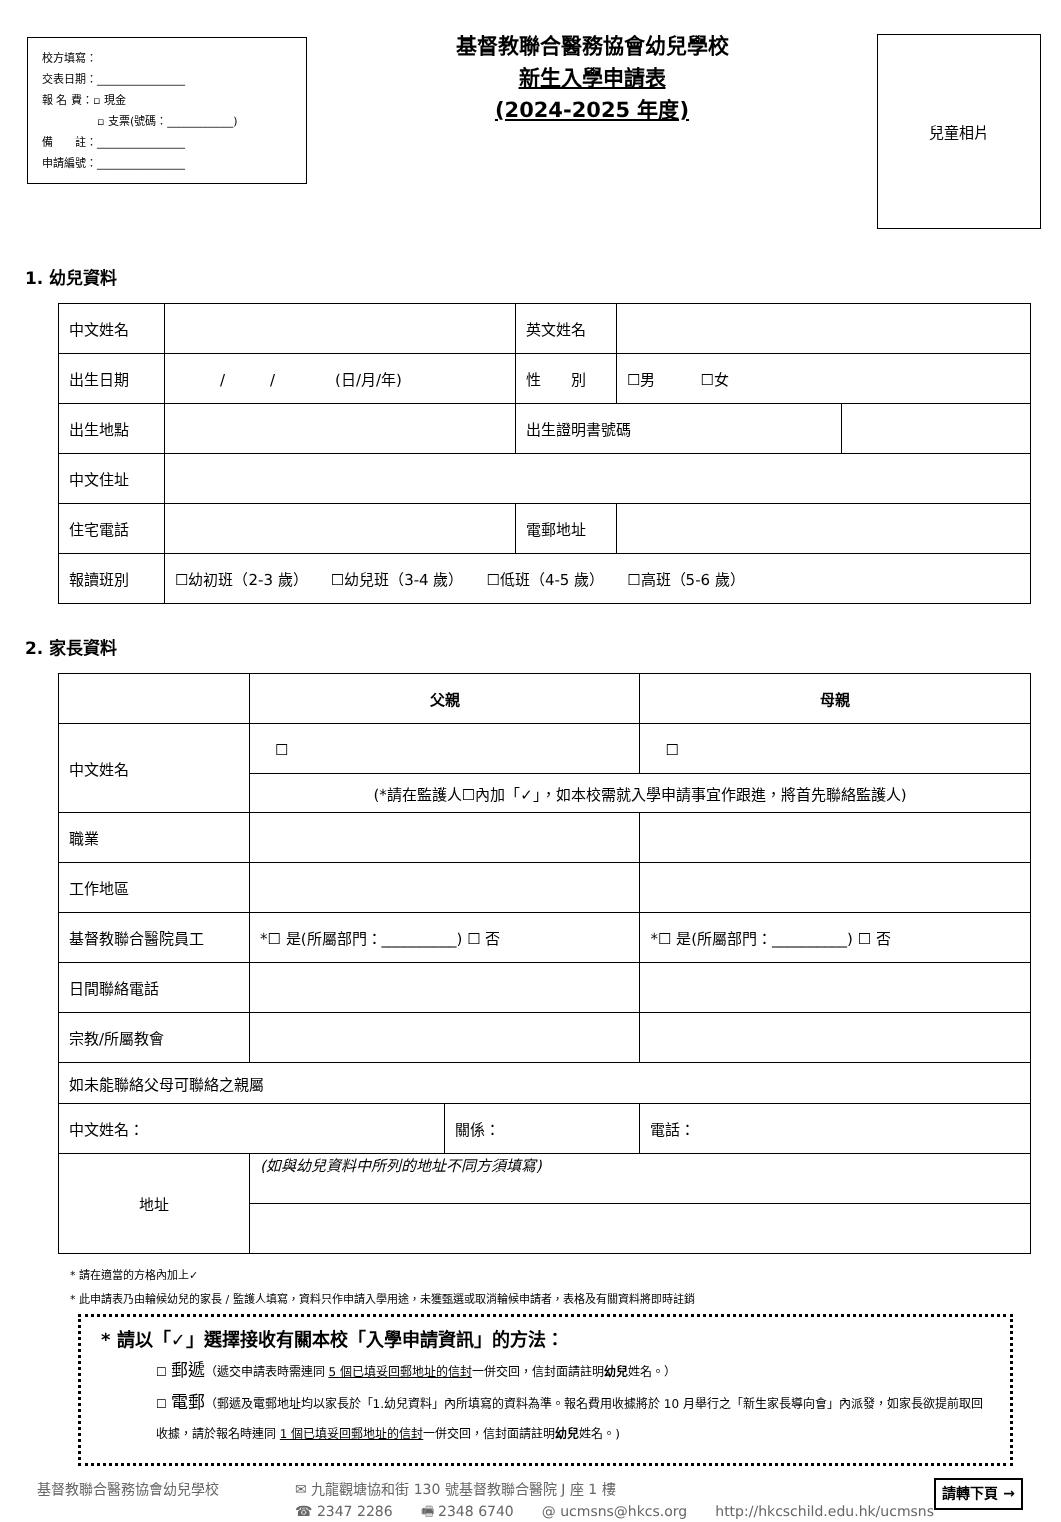校方填寫：
交表日期：________________
報 名 費：▫ 現金
　　　　　▫ 支票(號碼：____________)
備　　註：________________
申請編號：________________
基督教聯合醫務協會幼兒學校
新生入學申請表
(2024-2025 年度)
兒童相片
1. 幼兒資料
| 中文姓名 | | 英文姓名 | | |
| 出生日期 | / / (日/月/年) | 性 別 | ☐男 ☐女 | |
| 出生地點 | | 出生證明書號碼 | | |
| 中文住址 | | | | |
| 住宅電話 | | 電郵地址 | | |
| 報讀班別 | ☐幼初班（2-3 歲） ☐幼兒班（3-4 歲） ☐低班（4-5 歲） ☐高班（5-6 歲） | | | |
2. 家長資料
| | 父親 | | 母親 | |
| --- | --- | --- | --- | --- |
| 中文姓名 | ☐ | | ☐ | |
| | (*請在監護人☐內加「✓」，如本校需就入學申請事宜作跟進，將首先聯絡監護人) | | | |
| 職業 | | | | |
| 工作地區 | | | | |
| 基督教聯合醫院員工 | *☐ 是(所屬部門：__________) ☐ 否 | | *☐ 是(所屬部門：__________) ☐ 否 | |
| 日間聯絡電話 | | | | |
| 宗教/所屬教會 | | | | |
| 如未能聯絡父母可聯絡之親屬 | | | | |
| 中文姓名： | | 關係： | | 電話： |
| 地址 | (如與幼兒資料中所列的地址不同方須填寫) | | | |
* 請在適當的方格內加上✓
* 此申請表乃由輪候幼兒的家長 / 監護人填寫，資料只作申請入學用途，未獲甄選或取消輪候申請者，表格及有關資料將即時註銷
* 請以「✓」選擇接收有關本校「入學申請資訊」的方法：
☐ 郵遞（遞交申請表時需連同 5 個已填妥回郵地址的信封一併交回，信封面請註明幼兒姓名。）
☐ 電郵（郵遞及電郵地址均以家長於「1.幼兒資料」內所填寫的資料為準。報名費用收據將於 10 月舉行之「新生家長導向會」內派發，如家長欲提前取回收據，請於報名時連同 1 個已填妥回郵地址的信封一併交回，信封面請註明幼兒姓名。)
基督教聯合醫務協會幼兒學校 ✉ 九龍觀塘協和街 130 號基督教聯合醫院 J 座 1 樓
☎ 2347 2286　　🖷 2348 6740　　@ ucmsns@hkcs.org　　http://hkcschild.edu.hk/ucmsns
請轉下頁 →